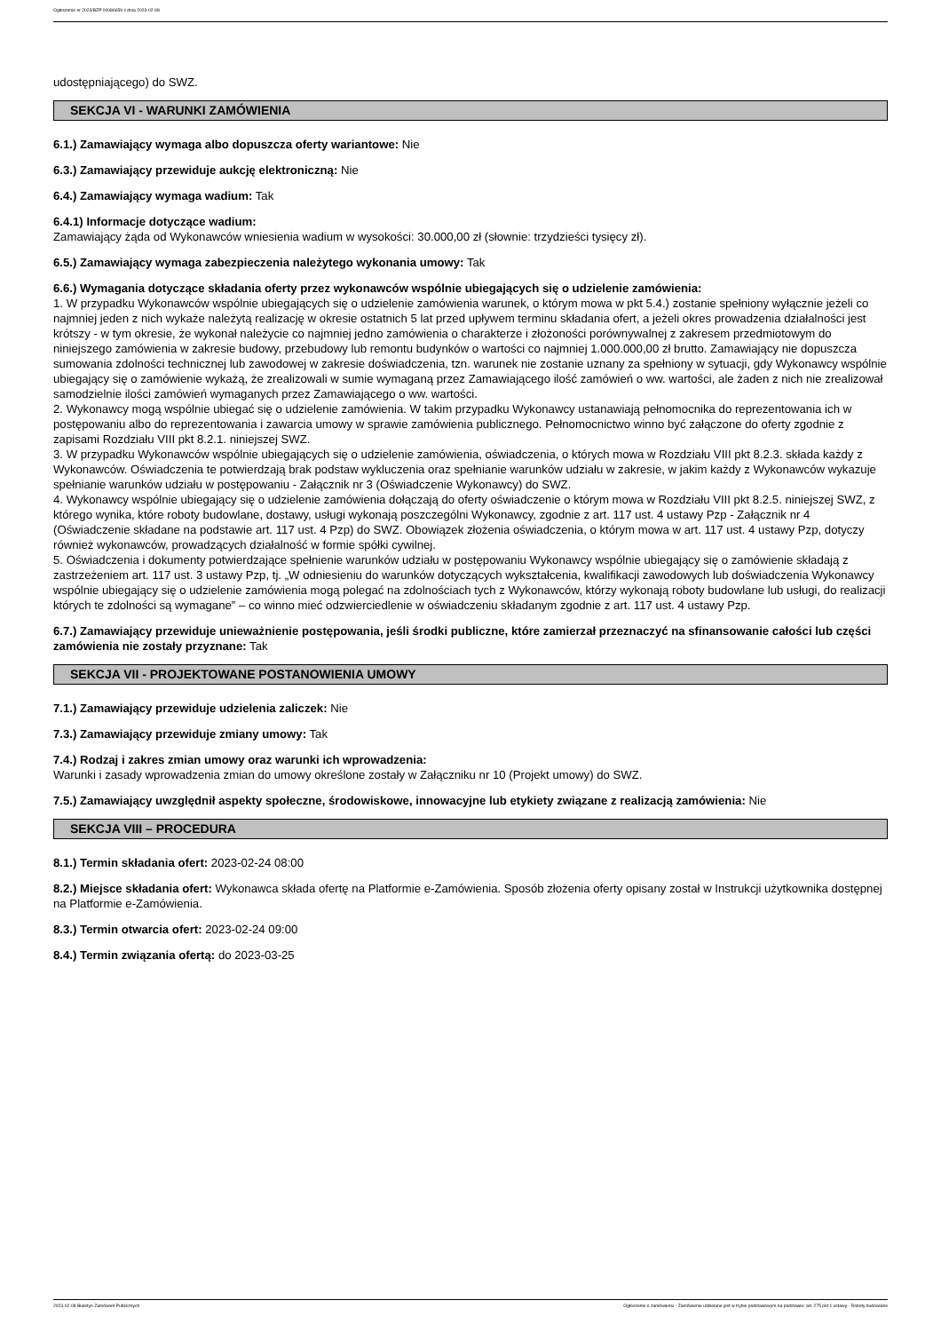Ogłoszenie nr 2023/BZP 00086659 z dnia 2023-02-08
udostępniającego) do SWZ.
SEKCJA VI - WARUNKI ZAMÓWIENIA
6.1.) Zamawiający wymaga albo dopuszcza oferty wariantowe: Nie
6.3.) Zamawiający przewiduje aukcję elektroniczną: Nie
6.4.) Zamawiający wymaga wadium: Tak
6.4.1) Informacje dotyczące wadium:
Zamawiający żąda od Wykonawców wniesienia wadium w wysokości: 30.000,00 zł (słownie: trzydzieści tysięcy zł).
6.5.) Zamawiający wymaga zabezpieczenia należytego wykonania umowy: Tak
6.6.) Wymagania dotyczące składania oferty przez wykonawców wspólnie ubiegających się o udzielenie zamówienia:
1. W przypadku Wykonawców wspólnie ubiegających się o udzielenie zamówienia warunek, o którym mowa w pkt 5.4.) zostanie spełniony wyłącznie jeżeli co najmniej jeden z nich wykaże należytą realizację w okresie ostatnich 5 lat przed upływem terminu składania ofert, a jeżeli okres prowadzenia działalności jest krótszy - w tym okresie, że wykonał należycie co najmniej jedno zamówienia o charakterze i złożoności porównywalnej z zakresem przedmiotowym do niniejszego zamówienia w zakresie budowy, przebudowy lub remontu budynków o wartości co najmniej 1.000.000,00 zł brutto. Zamawiający nie dopuszcza sumowania zdolności technicznej lub zawodowej w zakresie doświadczenia, tzn. warunek nie zostanie uznany za spełniony w sytuacji, gdy Wykonawcy wspólnie ubiegający się o zamówienie wykażą, że zrealizowali w sumie wymaganą przez Zamawiającego ilość zamówień o ww. wartości, ale żaden z nich nie zrealizował samodzielnie ilości zamówień wymaganych przez Zamawiającego o ww. wartości.
2. Wykonawcy mogą wspólnie ubiegać się o udzielenie zamówienia. W takim przypadku Wykonawcy ustanawiają pełnomocnika do reprezentowania ich w postępowaniu albo do reprezentowania i zawarcia umowy w sprawie zamówienia publicznego. Pełnomocnictwo winno być załączone do oferty zgodnie z zapisami Rozdziału VIII pkt 8.2.1. niniejszej SWZ.
3. W przypadku Wykonawców wspólnie ubiegających się o udzielenie zamówienia, oświadczenia, o których mowa w Rozdziału VIII pkt 8.2.3. składa każdy z Wykonawców. Oświadczenia te potwierdzają brak podstaw wykluczenia oraz spełnianie warunków udziału w zakresie, w jakim każdy z Wykonawców wykazuje spełnianie warunków udziału w postępowaniu - Załącznik nr 3 (Oświadczenie Wykonawcy) do SWZ.
4. Wykonawcy wspólnie ubiegający się o udzielenie zamówienia dołączają do oferty oświadczenie o którym mowa w Rozdziału VIII pkt 8.2.5. niniejszej SWZ, z którego wynika, które roboty budowlane, dostawy, usługi wykonają poszczególni Wykonawcy, zgodnie z art. 117 ust. 4 ustawy Pzp - Załącznik nr 4 (Oświadczenie składane na podstawie art. 117 ust. 4 Pzp) do SWZ. Obowiązek złożenia oświadczenia, o którym mowa w art. 117 ust. 4 ustawy Pzp, dotyczy również wykonawców, prowadzących działalność w formie spółki cywilnej.
5. Oświadczenia i dokumenty potwierdzające spełnienie warunków udziału w postępowaniu Wykonawcy wspólnie ubiegający się o zamówienie składają z zastrzeżeniem art. 117 ust. 3 ustawy Pzp, tj. „W odniesieniu do warunków dotyczących wykształcenia, kwalifikacji zawodowych lub doświadczenia Wykonawcy wspólnie ubiegający się o udzielenie zamówienia mogą polegać na zdolnościach tych z Wykonawców, którzy wykonają roboty budowlane lub usługi, do realizacji których te zdolności są wymagane” – co winno mieć odzwierciedlenie w oświadczeniu składanym zgodnie z art. 117 ust. 4 ustawy Pzp.
6.7.) Zamawiający przewiduje unieważnienie postępowania, jeśli środki publiczne, które zamierzał przeznaczyć na sfinansowanie całości lub części zamówienia nie zostały przyznane: Tak
SEKCJA VII - PROJEKTOWANE POSTANOWIENIA UMOWY
7.1.) Zamawiający przewiduje udzielenia zaliczek: Nie
7.3.) Zamawiający przewiduje zmiany umowy: Tak
7.4.) Rodzaj i zakres zmian umowy oraz warunki ich wprowadzenia:
Warunki i zasady wprowadzenia zmian do umowy określone zostały w Załączniku nr 10 (Projekt umowy) do SWZ.
7.5.) Zamawiający uwzględnił aspekty społeczne, środowiskowe, innowacyjne lub etykiety związane z realizacją zamówienia: Nie
SEKCJA VIII – PROCEDURA
8.1.) Termin składania ofert: 2023-02-24 08:00
8.2.) Miejsce składania ofert: Wykonawca składa ofertę na Platformie e-Zamówienia. Sposób złożenia oferty opisany został w Instrukcji użytkownika dostępnej na Platformie e-Zamówienia.
8.3.) Termin otwarcia ofert: 2023-02-24 09:00
8.4.) Termin związania ofertą: do 2023-03-25
2023-02-08 Biuletyn Zamówień Publicznych Ogłoszenie o zamówieniu - Zamówienie udzielane jest w trybie podstawowym na podstawie: art. 275 pkt 1 ustawy - Roboty budowlane